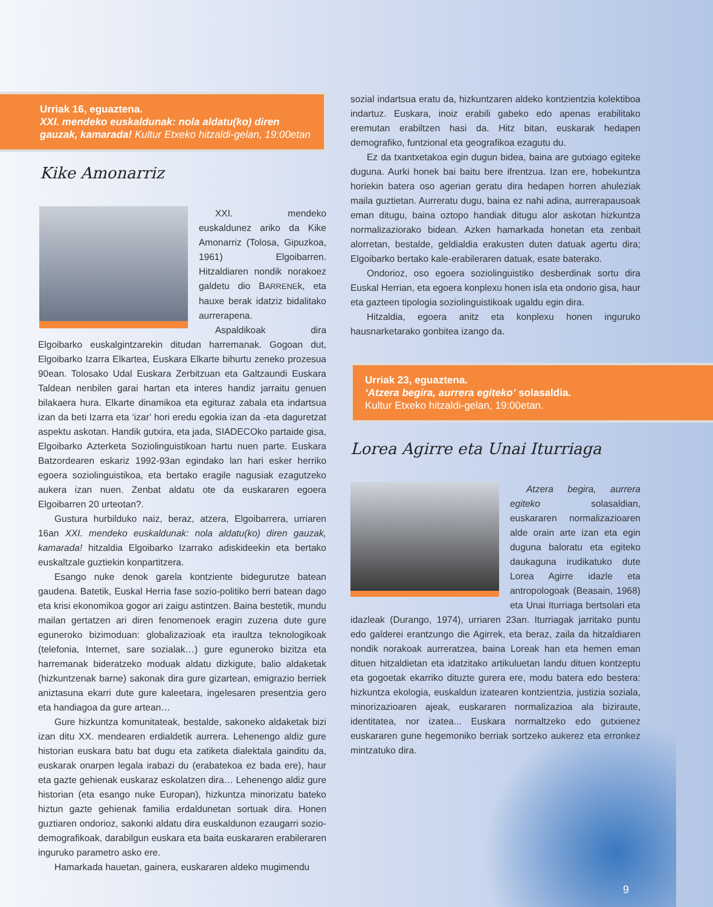Urriak 16, eguaztena.
XXI. mendeko euskaldunak: nola aldatu(ko) diren gauzak, kamarada! Kultur Etxeko hitzaldi-gelan, 19:00etan
Kike Amonarriz
XXI. mendeko euskaldunez ariko da Kike Amonarriz (Tolosa, Gipuzkoa, 1961) Elgoibarren. Hitzaldiaren nondik norakoez galdetu dio BARRENEk, eta hauxe berak idatziz bidalitako aurrerapena.
Aspaldikoak dira Elgoibarko euskalgintzarekin ditudan harremanak. Gogoan dut, Elgoibarko Izarra Elkartea, Euskara Elkarte bihurtu zeneko prozesua 90ean. Tolosako Udal Euskara Zerbitzuan eta Galtzaundi Euskara Taldean nenbilen garai hartan eta interes handiz jarraitu genuen bilakaera hura. Elkarte dinamikoa eta egituraz zabala eta indartsua izan da beti Izarra eta ‘izar’ hori eredu egokia izan da -eta daguretzat aspektu askotan. Handik gutxira, eta jada, SIADECOko partaide gisa, Elgoibarko Azterketa Soziolinguistikoan hartu nuen parte. Euskara Batzordearen eskariz 1992-93an egindako lan hari esker herriko egoera soziolinguistikoa, eta bertako eragile nagusiak ezagutzeko aukera izan nuen. Zenbat aldatu ote da euskararen egoera Elgoibarren 20 urteotan?.
Gustura hurbilduko naiz, beraz, atzera, Elgoibarrera, urriaren 16an XXI. mendeko euskaldunak: nola aldatu(ko) diren gauzak, kamarada! hitzaldia Elgoibarko Izarrako adiskideekin eta bertako euskaltzale guztiekin konpartitzera.
Esango nuke denok garela kontziente bidegurutze batean gaudena. Batetik, Euskal Herria fase sozio-politiko berri batean dago eta krisi ekonomikoa gogor ari zaigu astintzen. Baina bestetik, mundu mailan gertatzen ari diren fenomenoek eragin zuzena dute gure eguneroko bizimoduan: globalizazioak eta iraultza teknologikoak (telefonia, Internet, sare sozialak…) gure eguneroko bizitza eta harremanak bideratzeko moduak aldatu dizkigute, balio aldaketak (hizkuntzenak barne) sakonak dira gure gizartean, emigrazio berriek aniztasuna ekarri dute gure kaleetara, ingelesaren presentzia gero eta handiagoa da gure artean…
Gure hizkuntza komunitateak, bestalde, sakoneko aldaketak bizi izan ditu XX. mendearen erdialdetik aurrera. Lehenengo aldiz gure historian euskara batu bat dugu eta zatiketa dialektala gainditu da, euskarak onarpen legala irabazi du (erabatekoa ez bada ere), haur eta gazte gehienak euskaraz eskolatzen dira… Lehenengo aldiz gure historian (eta esango nuke Europan), hizkuntza minorizatu bateko hiztun gazte gehienak familia erdaldunetan sortuak dira. Honen guztiaren ondorioz, sakonki aldatu dira euskaldunon ezaugarri sozio-demografikoak, darabilgun euskara eta baita euskararen erabileraren inguruko parametro asko ere.
Hamarkada hauetan, gainera, euskararen aldeko mugimendu
sozial indartsua eratu da, hizkuntzaren aldeko kontzientzia kolektiboa indartuz. Euskara, inoiz erabili gabeko edo apenas erabilitako eremutan erabiltzen hasi da. Hitz bitan, euskarak hedapen demografiko, funtzional eta geografikoa ezagutu du.
Ez da txantxetakoa egin dugun bidea, baina are gutxiago egiteke duguna. Aurki honek bai baitu bere ifrentzua. Izan ere, hobekuntza horiekin batera oso agerian geratu dira hedapen horren ahuleziak maila guztietan. Aurreratu dugu, baina ez nahi adina, aurrerapausoak eman ditugu, baina oztopo handiak ditugu alor askotan hizkuntza normalizaziorako bidean. Azken hamarkada honetan eta zenbait alorretan, bestalde, geldialdia erakusten duten datuak agertu dira; Elgoibarko bertako kale-erabileraren datuak, esate baterako.
Ondorioz, oso egoera soziolinguistiko desberdinak sortu dira Euskal Herrian, eta egoera konplexu honen isla eta ondorio gisa, haur eta gazteen tipologia soziolinguistikoak ugaldu egin dira.
Hitzaldia, egoera anitz eta konplexu honen inguruko hausnarketarako gonbitea izango da.
Urriak 23, eguaztena.
‘Atzera begira, aurrera egiteko’ solasaldia.
Kultur Etxeko hitzaldi-gelan, 19:00etan.
Lorea Agirre eta Unai Iturriaga
Atzera begira, aurrera egiteko solasaldian, euskararen normalizazioaren alde orain arte izan eta egin duguna baloratu eta egiteko daukaguna irudikatuko dute Lorea Agirre idazle eta antropologoak (Beasain, 1968) eta Unai Iturriaga bertsolari eta idazleak (Durango, 1974), urriaren 23an. Iturriagak jarritako puntu edo galderei erantzungo die Agirrek, eta beraz, zaila da hitzaldiaren nondik norakoak aurreratzea, baina Loreak han eta hemen eman dituen hitzaldietan eta idatzitako artikuluetan landu dituen kontzeptu eta gogoetak ekarriko dituzte gurera ere, modu batera edo bestera: hizkuntza ekologia, euskaldun izatearen kontzientzia, justizia soziala, minorizazioaren ajeak, euskararen normalizazioa ala biziraute, identitatea, nor izatea... Euskara normaltzeko edo gutxienez euskararen gune hegemoniko berriak sortzeko aukerez eta erronkez mintzatuko dira.
9